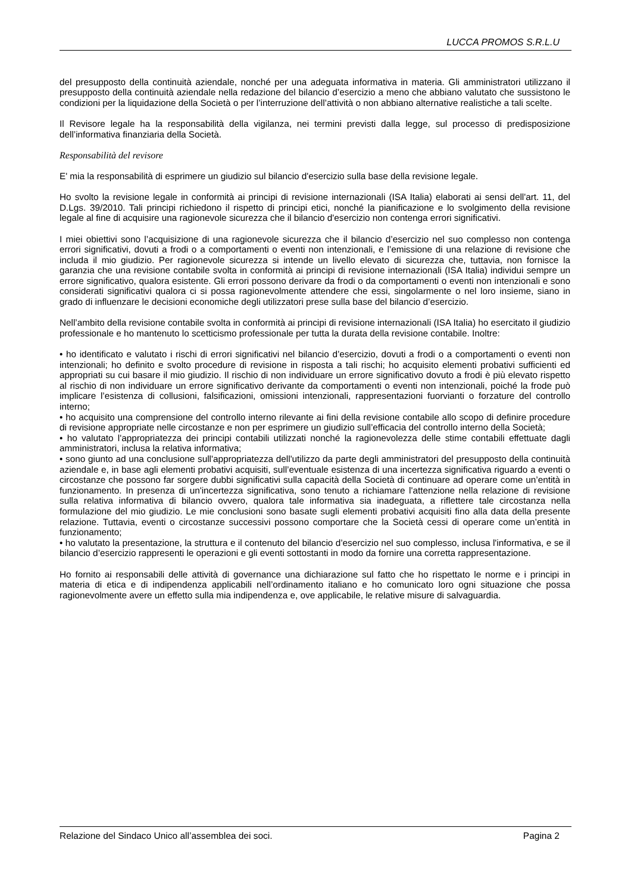LUCCA PROMOS S.R.L.U
del presupposto della continuità aziendale, nonché per una adeguata informativa in materia. Gli amministratori utilizzano il presupposto della continuità aziendale nella redazione del bilancio d’esercizio a meno che abbiano valutato che sussistono le condizioni per la liquidazione della Società o per l’interruzione dell’attività o non abbiano alternative realistiche a tali scelte.
Il Revisore legale ha la responsabilità della vigilanza, nei termini previsti dalla legge, sul processo di predisposizione dell’informativa finanziaria della Società.
Responsabilità del revisore
E' mia la responsabilità di esprimere un giudizio sul bilancio d'esercizio sulla base della revisione legale.
Ho svolto la revisione legale in conformità ai principi di revisione internazionali (ISA Italia) elaborati ai sensi dell'art. 11, del D.Lgs. 39/2010. Tali principi richiedono il rispetto di principi etici, nonché la pianificazione e lo svolgimento della revisione legale al fine di acquisire una ragionevole sicurezza che il bilancio d'esercizio non contenga errori significativi.
I miei obiettivi sono l’acquisizione di una ragionevole sicurezza che il bilancio d’esercizio nel suo complesso non contenga errori significativi, dovuti a frodi o a comportamenti o eventi non intenzionali, e l’emissione di una relazione di revisione che includa il mio giudizio. Per ragionevole sicurezza si intende un livello elevato di sicurezza che, tuttavia, non fornisce la garanzia che una revisione contabile svolta in conformità ai principi di revisione internazionali (ISA Italia) individui sempre un errore significativo, qualora esistente. Gli errori possono derivare da frodi o da comportamenti o eventi non intenzionali e sono considerati significativi qualora ci si possa ragionevolmente attendere che essi, singolarmente o nel loro insieme, siano in grado di influenzare le decisioni economiche degli utilizzatori prese sulla base del bilancio d’esercizio.
Nell’ambito della revisione contabile svolta in conformità ai principi di revisione internazionali (ISA Italia) ho esercitato il giudizio professionale e ho mantenuto lo scetticismo professionale per tutta la durata della revisione contabile. Inoltre:
• ho identificato e valutato i rischi di errori significativi nel bilancio d’esercizio, dovuti a frodi o a comportamenti o eventi non intenzionali; ho definito e svolto procedure di revisione in risposta a tali rischi; ho acquisito elementi probativi sufficienti ed appropriati su cui basare il mio giudizio. Il rischio di non individuare un errore significativo dovuto a frodi è più elevato rispetto al rischio di non individuare un errore significativo derivante da comportamenti o eventi non intenzionali, poiché la frode può implicare l’esistenza di collusioni, falsificazioni, omissioni intenzionali, rappresentazioni fuorvianti o forzature del controllo interno;
• ho acquisito una comprensione del controllo interno rilevante ai fini della revisione contabile allo scopo di definire procedure di revisione appropriate nelle circostanze e non per esprimere un giudizio sull’efficacia del controllo interno della Società;
• ho valutato l'appropriatezza dei principi contabili utilizzati nonché la ragionevolezza delle stime contabili effettuate dagli amministratori, inclusa la relativa informativa;
• sono giunto ad una conclusione sull'appropriatezza dell'utilizzo da parte degli amministratori del presupposto della continuità aziendale e, in base agli elementi probativi acquisiti, sull’eventuale esistenza di una incertezza significativa riguardo a eventi o circostanze che possono far sorgere dubbi significativi sulla capacità della Società di continuare ad operare come un’entità in funzionamento. In presenza di un'incertezza significativa, sono tenuto a richiamare l'attenzione nella relazione di revisione sulla relativa informativa di bilancio ovvero, qualora tale informativa sia inadeguata, a riflettere tale circostanza nella formulazione del mio giudizio. Le mie conclusioni sono basate sugli elementi probativi acquisiti fino alla data della presente relazione. Tuttavia, eventi o circostanze successivi possono comportare che la Società cessi di operare come un’entità in funzionamento;
• ho valutato la presentazione, la struttura e il contenuto del bilancio d’esercizio nel suo complesso, inclusa l'informativa, e se il bilancio d’esercizio rappresenti le operazioni e gli eventi sottostanti in modo da fornire una corretta rappresentazione.
Ho fornito ai responsabili delle attività di governance una dichiarazione sul fatto che ho rispettato le norme e i principi in materia di etica e di indipendenza applicabili nell’ordinamento italiano e ho comunicato loro ogni situazione che possa ragionevolmente avere un effetto sulla mia indipendenza e, ove applicabile, le relative misure di salvaguardia.
Relazione del Sindaco Unico all’assemblea dei soci. Pagina 2